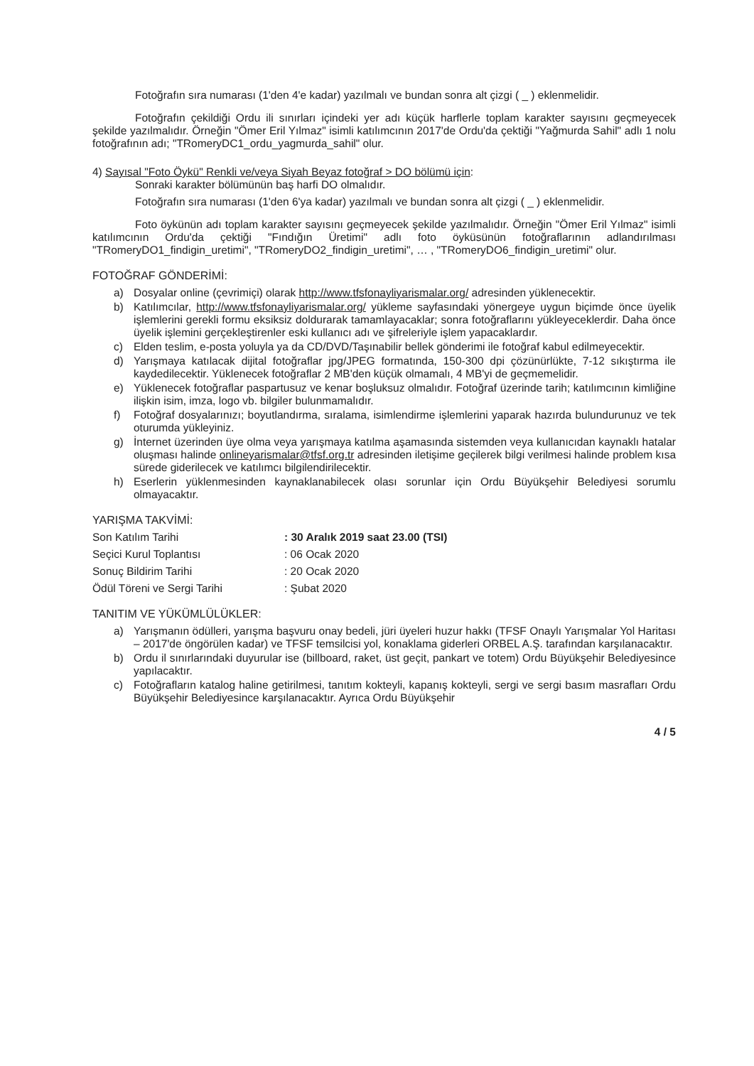Fotoğrafın sıra numarası (1'den 4'e kadar) yazılmalı ve bundan sonra alt çizgi ( _ ) eklenmelidir.
Fotoğrafın çekildiği Ordu ili sınırları içindeki yer adı küçük harflerle toplam karakter sayısını geçmeyecek şekilde yazılmalıdır. Örneğin "Ömer Eril Yılmaz" isimli katılımcının 2017'de Ordu'da çektiği "Yağmurda Sahil" adlı 1 nolu fotoğrafının adı; "TRomeryDC1_ordu_yagmurda_sahil" olur.
4) Sayısal "Foto Öykü" Renkli ve/veya Siyah Beyaz fotoğraf > DO bölümü için:
Sonraki karakter bölümünün baş harfi DO olmalıdır.
Fotoğrafın sıra numarası (1'den 6'ya kadar) yazılmalı ve bundan sonra alt çizgi ( _ ) eklenmelidir.
Foto öykünün adı toplam karakter sayısını geçmeyecek şekilde yazılmalıdır. Örneğin "Ömer Eril Yılmaz" isimli katılımcının Ordu'da çektiği "Fındığın Üretimi" adlı foto öyküsünün fotoğraflarının adlandırılması "TRomeryDO1_findigin_uretimi", "TRomeryDO2_findigin_uretimi", … , "TRomeryDO6_findigin_uretimi" olur.
FOTOĞRAF GÖNDERİMİ:
a) Dosyalar online (çevrimiçi) olarak http://www.tfsfonayliyarismalar.org/ adresinden yüklenecektir.
b) Katılımcılar, http://www.tfsfonayliyarismalar.org/ yükleme sayfasındaki yönergeye uygun biçimde önce üyelik işlemlerini gerekli formu eksiksiz doldurarak tamamlayacaklar; sonra fotoğraflarını yükleyeceklerdir. Daha önce üyelik işlemini gerçekleştirenler eski kullanıcı adı ve şifreleriyle işlem yapacaklardır.
c) Elden teslim, e-posta yoluyla ya da CD/DVD/Taşınabilir bellek gönderimi ile fotoğraf kabul edilmeyecektir.
d) Yarışmaya katılacak dijital fotoğraflar jpg/JPEG formatında, 150-300 dpi çözünürlükte, 7-12 sıkıştırma ile kaydedilecektir. Yüklenecek fotoğraflar 2 MB'den küçük olmamalı, 4 MB'yi de geçmemelidir.
e) Yüklenecek fotoğraflar paspartusuz ve kenar boşluksuz olmalıdır. Fotoğraf üzerinde tarih; katılımcının kimliğine ilişkin isim, imza, logo vb. bilgiler bulunmamalıdır.
f) Fotoğraf dosyalarınızı; boyutlandırma, sıralama, isimlendirme işlemlerini yaparak hazırda bulundurunuz ve tek oturumda yükleyiniz.
g) İnternet üzerinden üye olma veya yarışmaya katılma aşamasında sistemden veya kullanıcıdan kaynaklı hatalar oluşması halinde onlineyarismalar@tfsf.org.tr adresinden iletişime geçilerek bilgi verilmesi halinde problem kısa sürede giderilecek ve katılımcı bilgilendirilecektir.
h) Eserlerin yüklenmesinden kaynaklanabilecek olası sorunlar için Ordu Büyükşehir Belediyesi sorumlu olmayacaktır.
YARIŞMA TAKVİMİ:
Son Katılım Tarihi : 30 Aralık 2019 saat 23.00 (TSI)
Seçici Kurul Toplantısı : 06 Ocak 2020
Sonuç Bildirim Tarihi : 20 Ocak 2020
Ödül Töreni ve Sergi Tarihi : Şubat 2020
TANITIM VE YÜKÜMLÜLÜKLER:
a) Yarışmanın ödülleri, yarışma başvuru onay bedeli, jüri üyeleri huzur hakkı (TFSF Onaylı Yarışmalar Yol Haritası – 2017'de öngörülen kadar) ve TFSF temsilcisi yol, konaklama giderleri ORBEL A.Ş. tarafından karşılanacaktır.
b) Ordu il sınırlarındaki duyurular ise (billboard, raket, üst geçit, pankart ve totem) Ordu Büyükşehir Belediyesince yapılacaktır.
c) Fotoğrafların katalog haline getirilmesi, tanıtım kokteyli, kapanış kokteyli, sergi ve sergi basım masrafları Ordu Büyükşehir Belediyesince karşılanacaktır. Ayrıca Ordu Büyükşehir
4 / 5